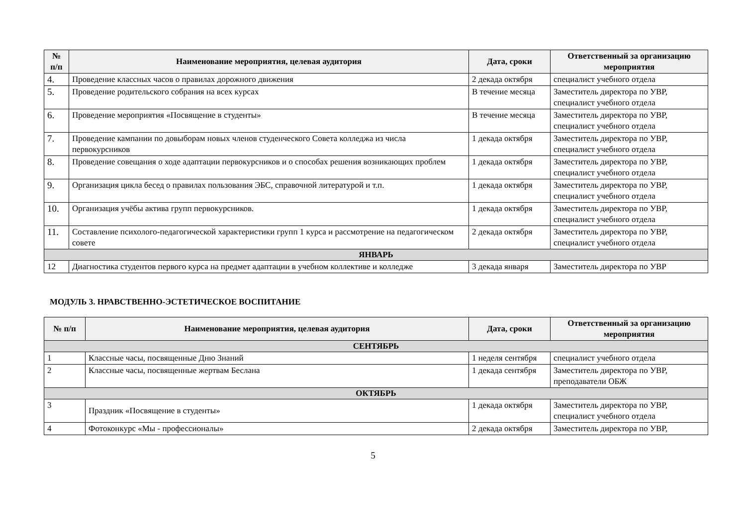| № п/п | Наименование мероприятия, целевая аудитория | Дата, сроки | Ответственный за организацию мероприятия |
| --- | --- | --- | --- |
| 4. | Проведение классных часов о правилах дорожного движения | 2 декада октября | специалист учебного отдела |
| 5. | Проведение родительского собрания на всех курсах | В течение месяца | Заместитель директора по УВР, специалист учебного отдела |
| 6. | Проведение мероприятия «Посвящение в студенты» | В течение месяца | Заместитель директора по УВР, специалист учебного отдела |
| 7. | Проведение кампании по довыборам новых членов студенческого Совета колледжа из числа первокурсников | 1 декада октября | Заместитель директора по УВР, специалист учебного отдела |
| 8. | Проведение совещания о ходе адаптации первокурсников и о способах решения возникающих проблем | 1 декада октября | Заместитель директора по УВР, специалист учебного отдела |
| 9. | Организация цикла бесед о правилах пользования ЭБС, справочной литературой и т.п. | 1 декада октября | Заместитель директора по УВР, специалист учебного отдела |
| 10. | Организация учёбы актива групп первокурсников. | 1 декада октября | Заместитель директора по УВР, специалист учебного отдела |
| 11. | Составление психолого-педагогической характеристики групп 1 курса и рассмотрение на педагогическом совете | 2 декада октября | Заместитель директора по УВР, специалист учебного отдела |
| ЯНВАРЬ | | | |
| 12 | Диагностика студентов первого курса на предмет адаптации в учебном коллективе и колледже | 3 декада января | Заместитель директора по УВР |
МОДУЛЬ 3. НРАВСТВЕННО-ЭСТЕТИЧЕСКОЕ ВОСПИТАНИЕ
| № п/п | Наименование мероприятия, целевая аудитория | Дата, сроки | Ответственный за организацию мероприятия |
| --- | --- | --- | --- |
| СЕНТЯБРЬ | | | |
| 1 | Классные часы, посвященные Дню Знаний | 1 неделя сентября | специалист учебного отдела |
| 2 | Классные часы, посвященные жертвам Беслана | 1 декада сентября | Заместитель директора по УВР, преподаватели ОБЖ |
| ОКТЯБРЬ | | | |
| 3 | Праздник «Посвящение в студенты» | 1 декада октября | Заместитель директора по УВР, специалист учебного отдела |
| 4 | Фотоконкурс «Мы - профессионалы» | 2 декада октября | Заместитель директора по УВР, |
5